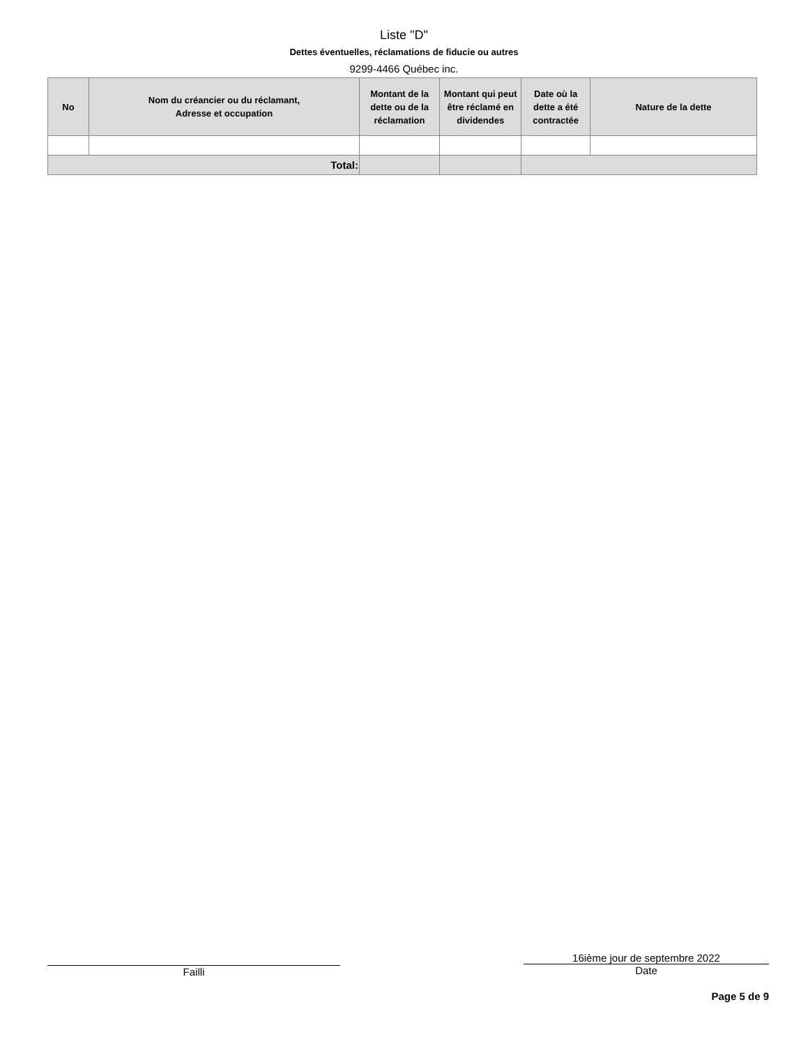Liste "D"
Dettes éventuelles, réclamations de fiducie ou autres
9299-4466 Québec inc.
| No | Nom du créancier ou du réclamant, Adresse et occupation | Montant de la dette ou de la réclamation | Montant qui peut être réclamé en dividendes | Date où la dette a été contractée | Nature de la dette |
| --- | --- | --- | --- | --- | --- |
| Total: | | | | | |
Failli 16ième jour de septembre 2022
Date
Page 5 de 9